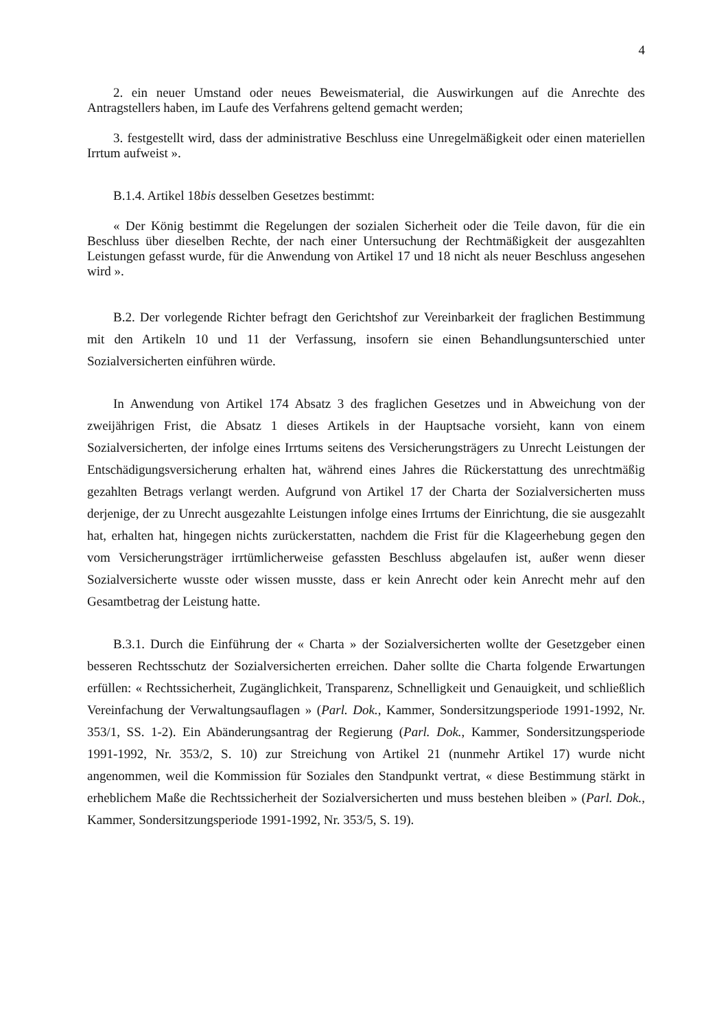4
2. ein neuer Umstand oder neues Beweismaterial, die Auswirkungen auf die Anrechte des Antragstellers haben, im Laufe des Verfahrens geltend gemacht werden;
3. festgestellt wird, dass der administrative Beschluss eine Unregelmäßigkeit oder einen materiellen Irrtum aufweist ».
B.1.4. Artikel 18bis desselben Gesetzes bestimmt:
« Der König bestimmt die Regelungen der sozialen Sicherheit oder die Teile davon, für die ein Beschluss über dieselben Rechte, der nach einer Untersuchung der Rechtmäßigkeit der ausgezahlten Leistungen gefasst wurde, für die Anwendung von Artikel 17 und 18 nicht als neuer Beschluss angesehen wird ».
B.2. Der vorlegende Richter befragt den Gerichtshof zur Vereinbarkeit der fraglichen Bestimmung mit den Artikeln 10 und 11 der Verfassung, insofern sie einen Behandlungsunterschied unter Sozialversicherten einführen würde.
In Anwendung von Artikel 174 Absatz 3 des fraglichen Gesetzes und in Abweichung von der zweijährigen Frist, die Absatz 1 dieses Artikels in der Hauptsache vorsieht, kann von einem Sozialversicherten, der infolge eines Irrtums seitens des Versicherungsträgers zu Unrecht Leistungen der Entschädigungsversicherung erhalten hat, während eines Jahres die Rückerstattung des unrechtmäßig gezahlten Betrags verlangt werden. Aufgrund von Artikel 17 der Charta der Sozialversicherten muss derjenige, der zu Unrecht ausgezahlte Leistungen infolge eines Irrtums der Einrichtung, die sie ausgezahlt hat, erhalten hat, hingegen nichts zurückerstatten, nachdem die Frist für die Klageerhebung gegen den vom Versicherungsträger irrtümlicherweise gefassten Beschluss abgelaufen ist, außer wenn dieser Sozialversicherte wusste oder wissen musste, dass er kein Anrecht oder kein Anrecht mehr auf den Gesamtbetrag der Leistung hatte.
B.3.1. Durch die Einführung der « Charta » der Sozialversicherten wollte der Gesetzgeber einen besseren Rechtsschutz der Sozialversicherten erreichen. Daher sollte die Charta folgende Erwartungen erfüllen: « Rechtssicherheit, Zugänglichkeit, Transparenz, Schnelligkeit und Genauigkeit, und schließlich Vereinfachung der Verwaltungsauflagen » (Parl. Dok., Kammer, Sondersitzungsperiode 1991-1992, Nr. 353/1, SS. 1-2). Ein Abänderungsantrag der Regierung (Parl. Dok., Kammer, Sondersitzungsperiode 1991-1992, Nr. 353/2, S. 10) zur Streichung von Artikel 21 (nunmehr Artikel 17) wurde nicht angenommen, weil die Kommission für Soziales den Standpunkt vertrat, « diese Bestimmung stärkt in erheblichem Maße die Rechtssicherheit der Sozialversicherten und muss bestehen bleiben » (Parl. Dok., Kammer, Sondersitzungsperiode 1991-1992, Nr. 353/5, S. 19).